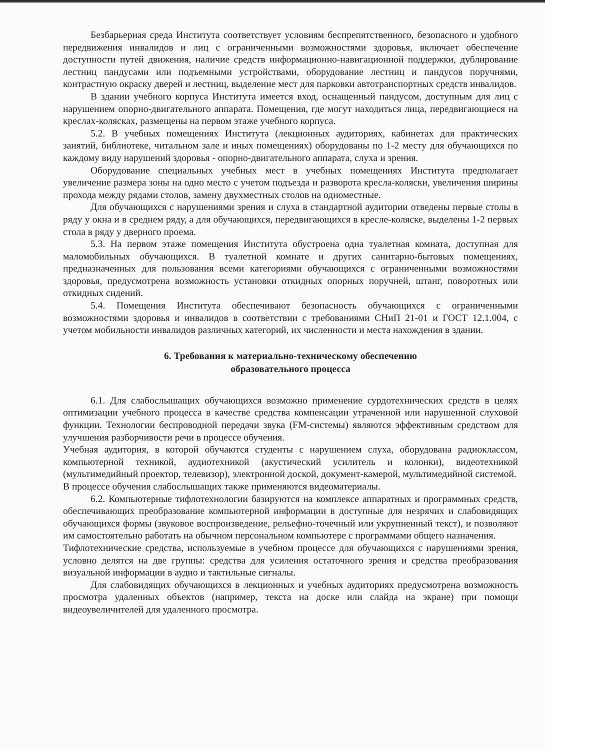Безбарьерная среда Института соответствует условиям беспрепятственного, безопасного и удобного передвижения инвалидов и лиц с ограниченными возможностями здоровья, включает обеспечение доступности путей движения, наличие средств информационно-навигационной поддержки, дублирование лестниц пандусами или подъемными устройствами, оборудование лестниц и пандусов поручнями, контрастную окраску дверей и лестниц, выделение мест для парковки автотранспортных средств инвалидов.
В здании учебного корпуса Института имеется вход, оснащенный пандусом, доступным для лиц с нарушением опорно-двигательного аппарата. Помещения, где могут находиться лица, передвигающиеся на креслах-колясках, размещены на первом этаже учебного корпуса.
5.2. В учебных помещениях Института (лекционных аудиториях, кабинетах для практических занятий, библиотеке, читальном зале и иных помещениях) оборудованы по 1-2 месту для обучающихся по каждому виду нарушений здоровья - опорно-двигательного аппарата, слуха и зрения.
Оборудование специальных учебных мест в учебных помещениях Института предполагает увеличение размера зоны на одно место с учетом подъезда и разворота кресла-коляски, увеличения ширины прохода между рядами столов, замену двухместных столов на одноместные.
Для обучающихся с нарушениями зрения и слуха в стандартной аудитории отведены первые столы в ряду у окна и в среднем ряду, а для обучающихся, передвигающихся в кресле-коляске, выделены 1-2 первых стола в ряду у дверного проема.
5.3. На первом этаже помещения Института обустроена одна туалетная комната, доступная для маломобильных обучающихся. В туалетной комнате и других санитарно-бытовых помещениях, предназначенных для пользования всеми категориями обучающихся с ограниченными возможностями здоровья, предусмотрена возможность установки откидных опорных поручней, штанг, поворотных или откидных сидений.
5.4. Помещения Института обеспечивают безопасность обучающихся с ограниченными возможностями здоровья и инвалидов в соответствии с требованиями СНиП 21-01 и ГОСТ 12.1.004, с учетом мобильности инвалидов различных категорий, их численности и места нахождения в здании.
6. Требования к материально-техническому обеспечению
образовательного процесса
6.1. Для слабослышащих обучающихся возможно применение сурдотехнических средств в целях оптимизации учебного процесса в качестве средства компенсации утраченной или нарушенной слуховой функции. Технологии беспроводной передачи звука (FM-системы) являются эффективным средством для улучшения разборчивости речи в процессе обучения.
Учебная аудитория, в которой обучаются студенты с нарушением слуха, оборудована радиоклассом, компьютерной техникой, аудиотехникой (акустический усилитель и колонки), видеотехникой (мультимедийный проектор, телевизор), электронной доской, документ-камерой, мультимедийной системой.
В процессе обучения слабослышащих также применяются видеоматериалы.
6.2. Компьютерные тифлотехнологии базируются на комплексе аппаратных и программных средств, обеспечивающих преобразование компьютерной информации в доступные для незрячих и слабовидящих обучающихся формы (звуковое воспроизведение, рельефно-точечный или укрупненный текст), и позволяют им самостоятельно работать на обычном персональном компьютере с программами общего назначения.
Тифлотехнические средства, используемые в учебном процессе для обучающихся с нарушениями зрения, условно делятся на две группы: средства для усиления остаточного зрения и средства преобразования визуальной информации в аудио и тактильные сигналы.
Для слабовидящих обучающихся в лекционных и учебных аудиториях предусмотрена возможность просмотра удаленных объектов (например, текста на доске или слайда на экране) при помощи видеоувеличителей для удаленного просмотра.